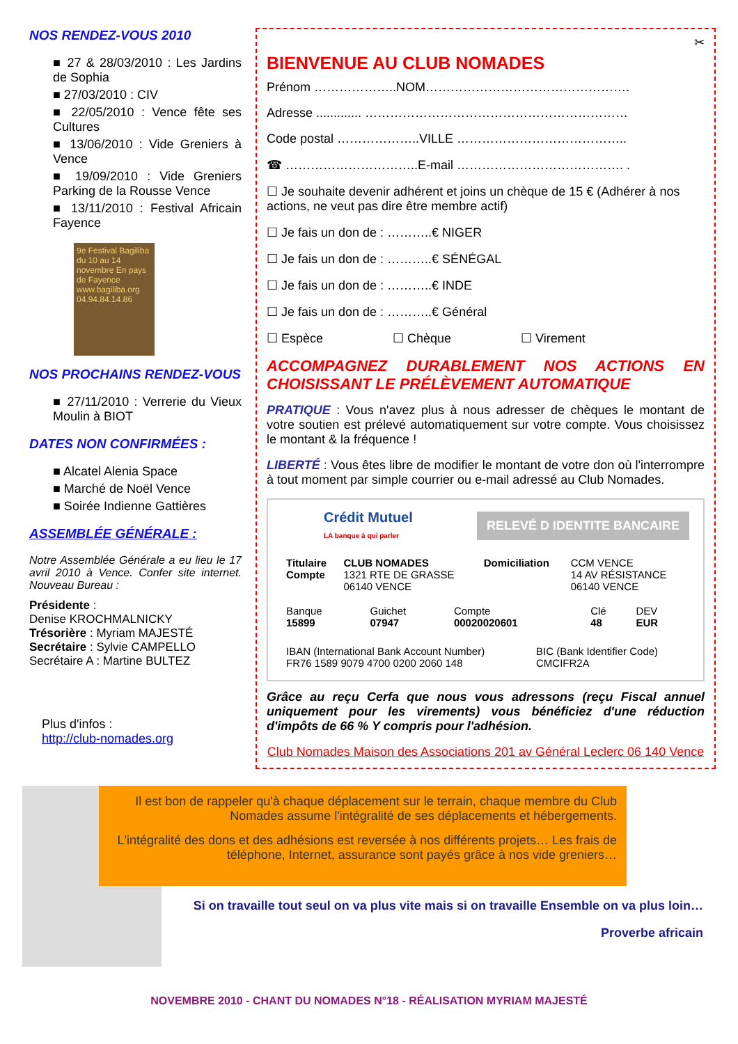NOS RENDEZ-VOUS 2010
■ 27 & 28/03/2010 : Les Jardins de Sophia
■ 27/03/2010 : CIV
■ 22/05/2010 : Vence fête ses Cultures
■ 13/06/2010 : Vide Greniers à Vence
■ 19/09/2010 : Vide Greniers Parking de la Rousse Vence
■ 13/11/2010 : Festival Africain Fayence
9e Festival Bagiliba du 10 au 14 novembre En pays de Fayence www.bagiliba.org 04.94.84.14.86
NOS PROCHAINS RENDEZ-VOUS
■ 27/11/2010 : Verrerie du Vieux Moulin à BIOT
DATES NON CONFIRMÉES :
■ Alcatel Alenia Space
■ Marché de Noël Vence
■ Soirée Indienne Gattières
ASSEMBLÉE GÉNÉRALE :
Notre Assemblée Générale a eu lieu le 17 avril 2010 à Vence. Confer site internet. Nouveau Bureau :
Présidente :
Denise KROCHMALNICKY
Trésorière : Myriam MAJESTÉ
Secrétaire : Sylvie CAMPELLO
Secrétaire A : Martine BULTEZ
Plus d'infos :
http://club-nomades.org
✂
BIENVENUE AU CLUB NOMADES
Prénom ………………..NOM………………………………………….
Adresse ............. ………………………………………………………
Code postal ………………..VILLE …………………………………..
☎ …………………………..E-mail …………………………………. .
☐ Je souhaite devenir adhérent et joins un chèque de 15 € (Adhérer à nos actions, ne veut pas dire être membre actif)
☐ Je fais un don de : ………..€ NIGER
☐ Je fais un don de : ………..€ SÉNÉGAL
☐ Je fais un don de : ………..€ INDE
☐ Je fais un don de : ………..€ Général
☐ Espèce ☐ Chèque ☐ Virement
ACCOMPAGNEZ DURABLEMENT NOS ACTIONS EN CHOISISSANT LE PRÉLÈVEMENT AUTOMATIQUE
PRATIQUE : Vous n'avez plus à nous adresser de chèques le montant de votre soutien est prélevé automatiquement sur votre compte. Vous choisissez le montant & la fréquence !
LIBERTÉ : Vous êtes libre de modifier le montant de votre don où l'interrompre à tout moment par simple courrier ou e-mail adressé au Club Nomades.
Crédit Mutuel
LA banque à qui parler
RELEVÉ D IDENTITE BANCAIRE
| Titulaire Compte | CLUB NOMADES 1321 RTE DE GRASSE 06140 VENCE | Domiciliation | CCM VENCE 14 AV RÉSISTANCE 06140 VENCE |
| Banque 15899 | Guichet 07947 | Compte 00020020601 | Clé 48 | DEV EUR |
| IBAN (International Bank Account Number) FR76 1589 9079 4700 0200 2060 148 | BIC (Bank Identifier Code) CMCIFR2A |
Grâce au reçu Cerfa que nous vous adressons (reçu Fiscal annuel uniquement pour les virements) vous bénéficiez d'une réduction d'impôts de 66 % Y compris pour l'adhésion.
Club Nomades Maison des Associations 201 av Général Leclerc 06 140 Vence
Il est bon de rappeler qu'à chaque déplacement sur le terrain, chaque membre du Club Nomades assume l'intégralité de ses déplacements et hébergements.
L'intégralité des dons et des adhésions est reversée à nos différents projets… Les frais de téléphone, Internet, assurance sont payés grâce à nos vide greniers…
Si on travaille tout seul on va plus vite mais si on travaille Ensemble on va plus loin…
Proverbe africain
NOVEMBRE 2010 - CHANT DU NOMADES N°18 - RÉALISATION MYRIAM MAJESTÉ